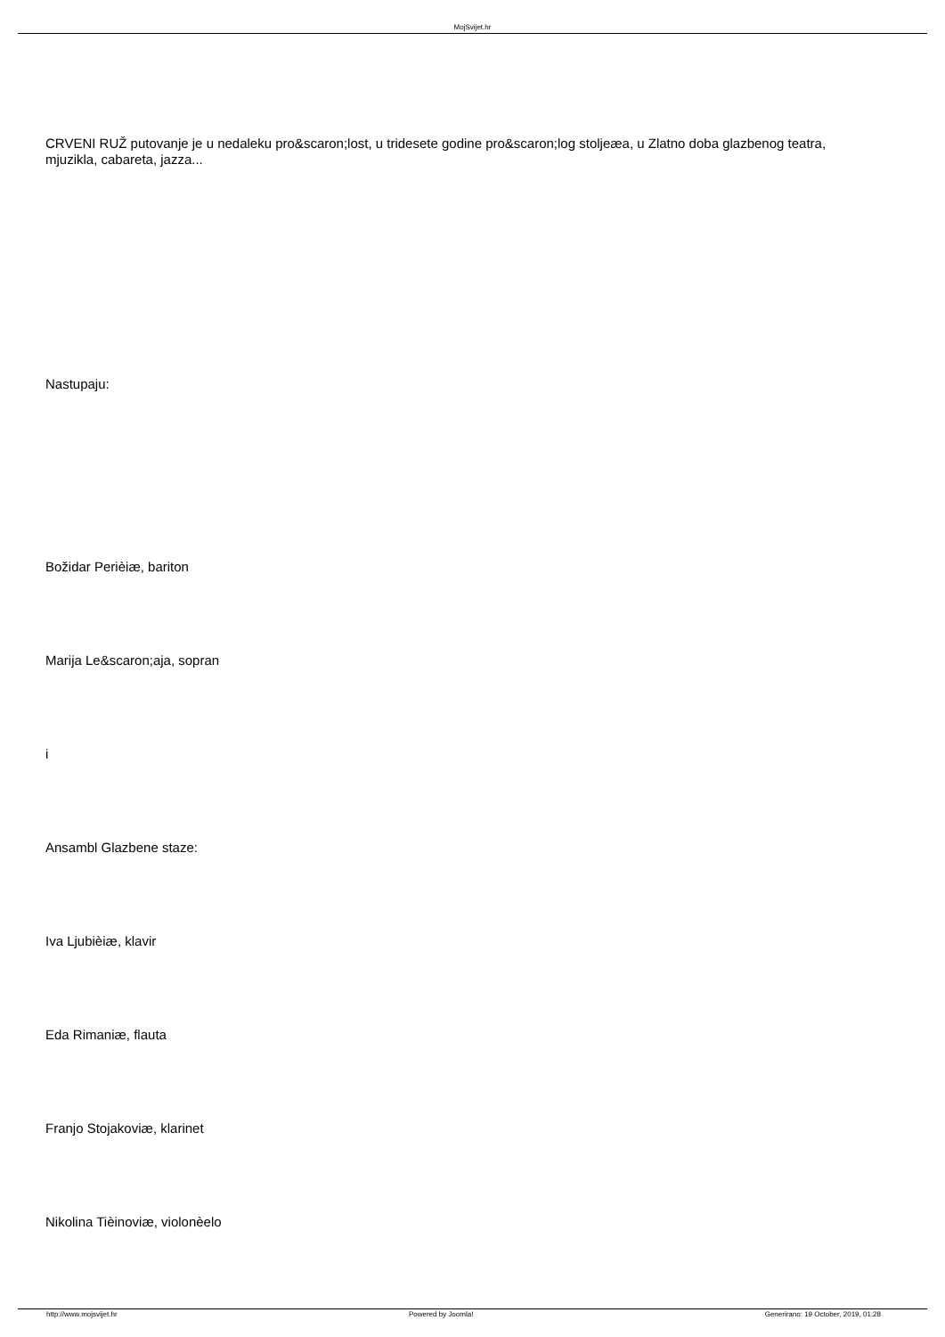MojSvijet.hr
CRVENI RUŽ putovanje je u nedaleku pro&scaron;lost, u tridesete godine pro&scaron;log stoljeæa, u Zlatno doba glazbenog teatra, mjuzikla, cabareta, jazza...
Nastupaju:
Božidar Perièiæ, bariton
Marija Le&scaron;aja, sopran
i
Ansambl Glazbene staze:
Iva Ljubièiæ, klavir
Eda Rimaniæ, flauta
Franjo Stojakoviæ, klarinet
Nikolina Tièinoviæ, violonèelo
http://www.mojsvijet.hr Powered by Joomla! Generirano: 19 October, 2019, 01:28